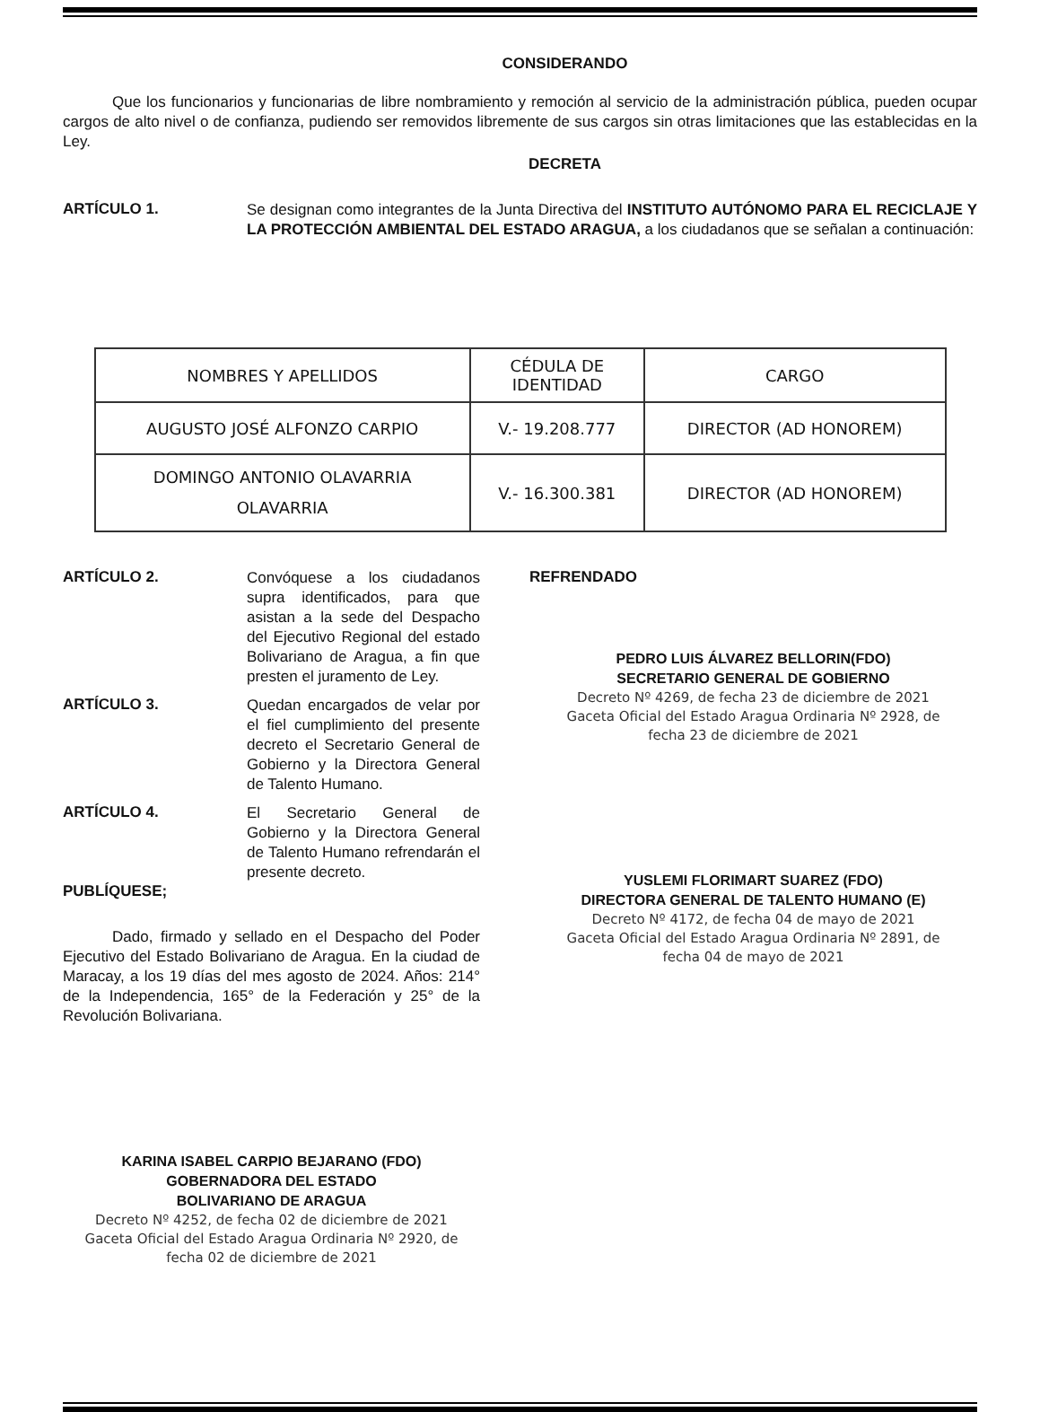CONSIDERANDO
Que los funcionarios y funcionarias de libre nombramiento y remoción al servicio de la administración pública, pueden ocupar cargos de alto nivel o de confianza, pudiendo ser removidos libremente de sus cargos sin otras limitaciones que las establecidas en la Ley.
DECRETA
ARTÍCULO 1.
Se designan como integrantes de la Junta Directiva del INSTITUTO AUTÓNOMO PARA EL RECICLAJE Y LA PROTECCIÓN AMBIENTAL DEL ESTADO ARAGUA, a los ciudadanos que se señalan a continuación:
| NOMBRES Y APELLIDOS | CÉDULA DE IDENTIDAD | CARGO |
| --- | --- | --- |
| AUGUSTO JOSÉ ALFONZO CARPIO | V.- 19.208.777 | DIRECTOR (AD HONOREM) |
| DOMINGO ANTONIO OLAVARRIA OLAVARRIA | V.- 16.300.381 | DIRECTOR (AD HONOREM) |
ARTÍCULO 2.
Convóquese a los ciudadanos supra identificados, para que asistan a la sede del Despacho del Ejecutivo Regional del estado Bolivariano de Aragua, a fin que presten el juramento de Ley.
ARTÍCULO 3.
Quedan encargados de velar por el fiel cumplimiento del presente decreto el Secretario General de Gobierno y la Directora General de Talento Humano.
ARTÍCULO 4.
El Secretario General de Gobierno y la Directora General de Talento Humano refrendarán el presente decreto.
PUBLÍQUESE;
Dado, firmado y sellado en el Despacho del Poder Ejecutivo del Estado Bolivariano de Aragua. En la ciudad de Maracay, a los 19 días del mes agosto de 2024. Años: 214° de la Independencia, 165° de la Federación y 25° de la Revolución Bolivariana.
KARINA ISABEL CARPIO BEJARANO (FDO)
GOBERNADORA DEL ESTADO
BOLIVARIANO DE ARAGUA
Decreto Nº 4252, de fecha 02 de diciembre de 2021
Gaceta Oficial del Estado Aragua Ordinaria Nº 2920, de
fecha 02 de diciembre de 2021
REFRENDADO
PEDRO LUIS ÁLVAREZ BELLORIN(FDO)
SECRETARIO GENERAL DE GOBIERNO
Decreto Nº 4269, de fecha 23 de diciembre de 2021
Gaceta Oficial del Estado Aragua Ordinaria Nº 2928, de
fecha 23 de diciembre de 2021
YUSLEMI FLORIMART SUAREZ (FDO)
DIRECTORA GENERAL DE TALENTO HUMANO (E)
Decreto Nº 4172, de fecha 04 de mayo de 2021
Gaceta Oficial del Estado Aragua Ordinaria Nº 2891, de
fecha 04 de mayo de 2021